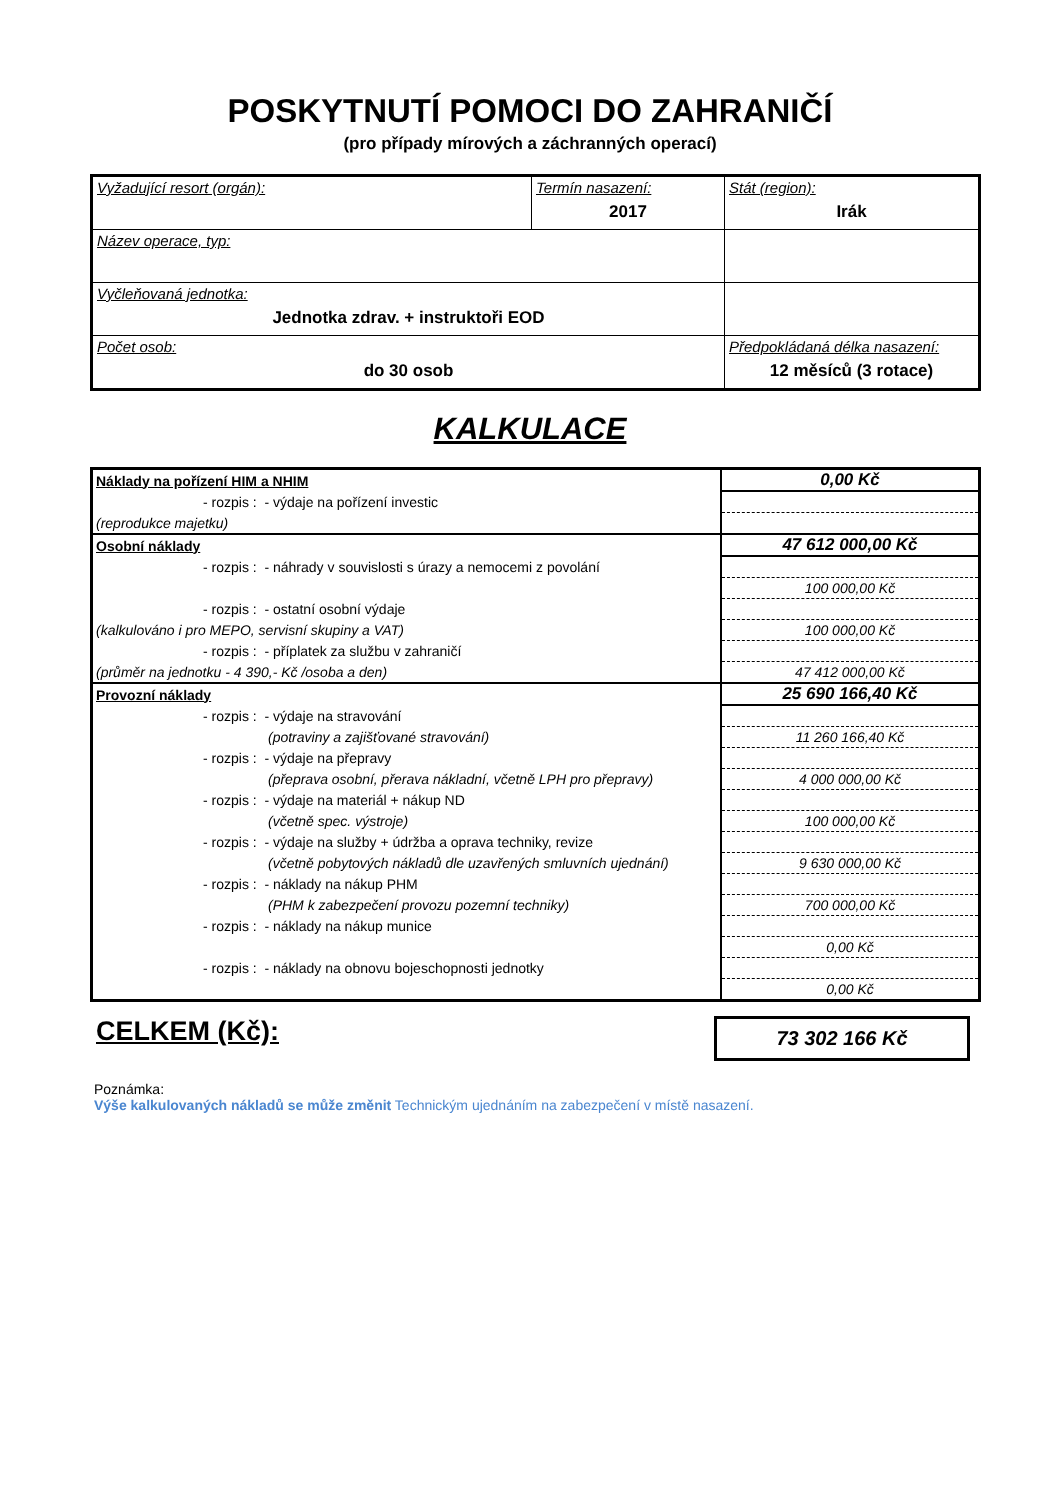POSKYTNUTÍ POMOCI DO ZAHRANIČÍ
(pro případy mírových a záchranných operací)
| Vyžadující resort (orgán): | Termín nasazení: 2017 | Stát (region): Irák |
| Název operace, typ: | | |
| Vyčleňovaná jednotka: Jednotka zdrav. + instruktoři EOD | | |
| Počet osob: do 30 osob | | Předpokládaná délka nasazení: 12 měsíců (3 rotace) |
KALKULACE
| Náklady na pořízení HIM a NHIM | 0,00 Kč |
| - rozpis : - výdaje na pořízení investic | |
| (reprodukce majetku) | |
| Osobní náklady | 47 612 000,00 Kč |
| - rozpis : - náhrady v souvislosti s úrazy a nemocemi z povolání | |
| | 100 000,00 Kč |
| - rozpis : - ostatní osobní výdaje | |
| (kalkulováno i pro MEPO, servisní skupiny a VAT) | 100 000,00 Kč |
| - rozpis : - příplatek za službu v zahraničí | |
| (průměr na jednotku - 4 390,- Kč /osoba a den) | 47 412 000,00 Kč |
| Provozní náklady | 25 690 166,40 Kč |
| - rozpis : - výdaje na stravování | |
| (potraviny a zajišťované stravování) | 11 260 166,40 Kč |
| - rozpis : - výdaje na přepravy | |
| (přeprava osobní, přerava nákladní, včetně LPH pro přepravy) | 4 000 000,00 Kč |
| - rozpis : - výdaje na materiál + nákup ND | |
| (včetně spec. výstroje) | 100 000,00 Kč |
| - rozpis : - výdaje na služby + údržba a oprava techniky, revize | |
| (včetně pobytových nákladů dle uzavřených smluvních ujednání) | 9 630 000,00 Kč |
| - rozpis : - náklady na nákup PHM | |
| (PHM k zabezpečení provozu pozemní techniky) | 700 000,00 Kč |
| - rozpis : - náklady na nákup munice | |
| | 0,00 Kč |
| - rozpis : - náklady na obnovu bojeschopnosti jednotky | |
| | 0,00 Kč |
CELKEM (Kč):
73 302 166 Kč
Poznámka:
Výše kalkulovaných nákladů se může změnit Technickým ujednáním na zabezpečení v místě nasazení.